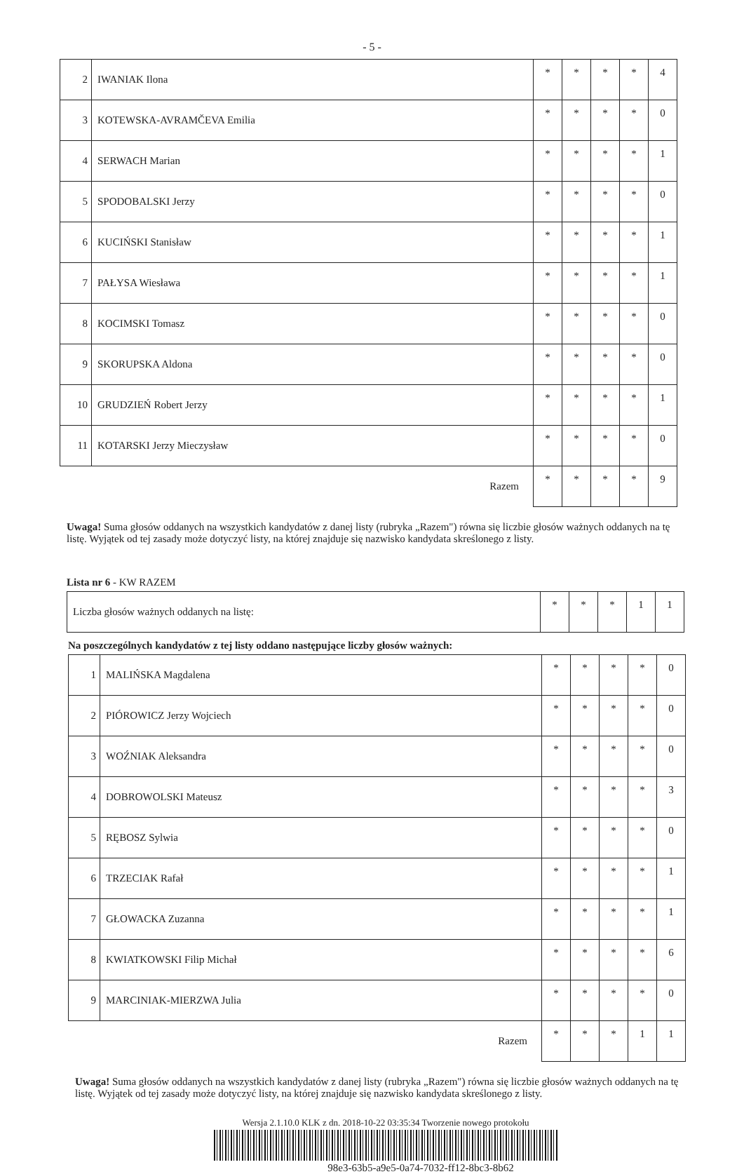- 5 -
| 2 | IWANIAK Ilona | * | * | * | * | 4 |
| 3 | KOTEWSKA-AVRAMČEVA Emilia | * | * | * | * | 0 |
| 4 | SERWACH Marian | * | * | * | * | 1 |
| 5 | SPODOBALSKI Jerzy | * | * | * | * | 0 |
| 6 | KUCIŃSKI Stanisław | * | * | * | * | 1 |
| 7 | PAŁYSA Wiesława | * | * | * | * | 1 |
| 8 | KOCIMSKI Tomasz | * | * | * | * | 0 |
| 9 | SKORUPSKA Aldona | * | * | * | * | 0 |
| 10 | GRUDZIEŃ Robert Jerzy | * | * | * | * | 1 |
| 11 | KOTARSKI Jerzy Mieczysław | * | * | * | * | 0 |
| Razem | | * | * | * | * | 9 |
Uwaga! Suma głosów oddanych na wszystkich kandydatów z danej listy (rubryka „Razem") równa się liczbie głosów ważnych oddanych na tę listę. Wyjątek od tej zasady może dotyczyć listy, na której znajduje się nazwisko kandydata skreślonego z listy.
Lista nr 6 - KW RAZEM
| Liczba głosów ważnych oddanych na listę: | * | * | * | 1 | 1 |
Na poszczególnych kandydatów z tej listy oddano następujące liczby głosów ważnych:
| 1 | MALIŃSKA Magdalena | * | * | * | * | 0 |
| 2 | PIÓROWICZ Jerzy Wojciech | * | * | * | * | 0 |
| 3 | WOŹNIAK Aleksandra | * | * | * | * | 0 |
| 4 | DOBROWOLSKI Mateusz | * | * | * | * | 3 |
| 5 | RĘBOSZ Sylwia | * | * | * | * | 0 |
| 6 | TRZECIAK Rafał | * | * | * | * | 1 |
| 7 | GŁOWACKA Zuzanna | * | * | * | * | 1 |
| 8 | KWIATKOWSKI Filip Michał | * | * | * | * | 6 |
| 9 | MARCINIAK-MIERZWA Julia | * | * | * | * | 0 |
| Razem | | * | * | * | 1 | 1 |
Uwaga! Suma głosów oddanych na wszystkich kandydatów z danej listy (rubryka „Razem") równa się liczbie głosów ważnych oddanych na tę listę. Wyjątek od tej zasady może dotyczyć listy, na której znajduje się nazwisko kandydata skreślonego z listy.
Wersja 2.1.10.0 KLK z dn. 2018-10-22 03:35:34 Tworzenie nowego protokołu
98e3-63b5-a9e5-0a74-7032-ff12-8bc3-8b62